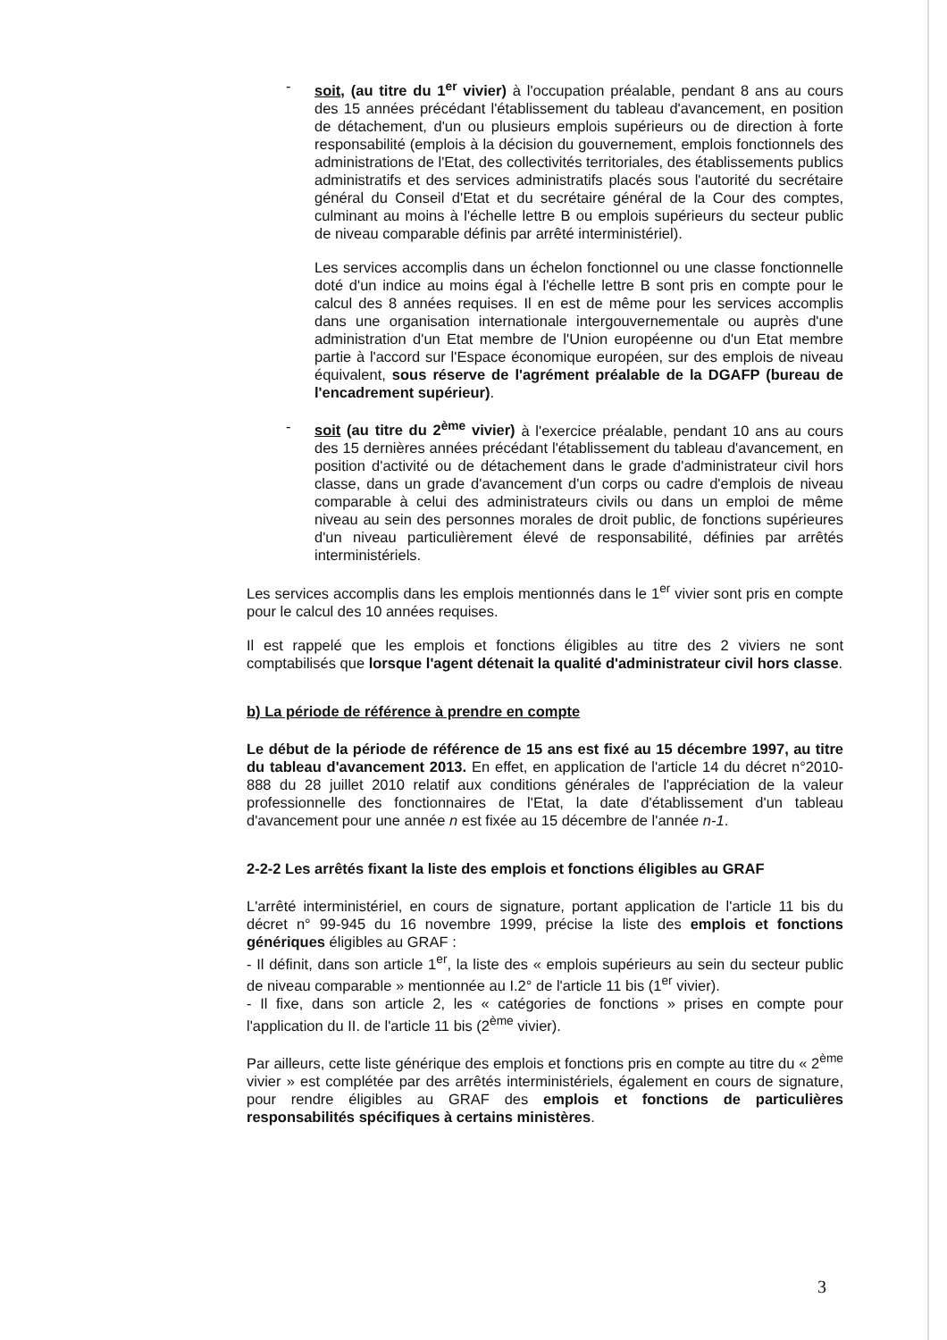- soit, (au titre du 1<sup>er</sup> vivier) à l'occupation préalable, pendant 8 ans au cours des 15 années précédant l'établissement du tableau d'avancement, en position de détachement, d'un ou plusieurs emplois supérieurs ou de direction à forte responsabilité (emplois à la décision du gouvernement, emplois fonctionnels des administrations de l'Etat, des collectivités territoriales, des établissements publics administratifs et des services administratifs placés sous l'autorité du secrétaire général du Conseil d'Etat et du secrétaire général de la Cour des comptes, culminant au moins à l'échelle lettre B ou emplois supérieurs du secteur public de niveau comparable définis par arrêté interministériel).
Les services accomplis dans un échelon fonctionnel ou une classe fonctionnelle doté d'un indice au moins égal à l'échelle lettre B sont pris en compte pour le calcul des 8 années requises. Il en est de même pour les services accomplis dans une organisation internationale intergouvernementale ou auprès d'une administration d'un Etat membre de l'Union européenne ou d'un Etat membre partie à l'accord sur l'Espace économique européen, sur des emplois de niveau équivalent, sous réserve de l'agrément préalable de la DGAFP (bureau de l'encadrement supérieur).
- soit (au titre du 2<sup>ème</sup> vivier) à l'exercice préalable, pendant 10 ans au cours des 15 dernières années précédant l'établissement du tableau d'avancement, en position d'activité ou de détachement dans le grade d'administrateur civil hors classe, dans un grade d'avancement d'un corps ou cadre d'emplois de niveau comparable à celui des administrateurs civils ou dans un emploi de même niveau au sein des personnes morales de droit public, de fonctions supérieures d'un niveau particulièrement élevé de responsabilité, définies par arrêtés interministériels.
Les services accomplis dans les emplois mentionnés dans le 1<sup>er</sup> vivier sont pris en compte pour le calcul des 10 années requises.
Il est rappelé que les emplois et fonctions éligibles au titre des 2 viviers ne sont comptabilisés que lorsque l'agent détenait la qualité d'administrateur civil hors classe.
b) La période de référence à prendre en compte
Le début de la période de référence de 15 ans est fixé au 15 décembre 1997, au titre du tableau d'avancement 2013. En effet, en application de l'article 14 du décret n°2010-888 du 28 juillet 2010 relatif aux conditions générales de l'appréciation de la valeur professionnelle des fonctionnaires de l'Etat, la date d'établissement d'un tableau d'avancement pour une année n est fixée au 15 décembre de l'année n-1.
2-2-2 Les arrêtés fixant la liste des emplois et fonctions éligibles au GRAF
L'arrêté interministériel, en cours de signature, portant application de l'article 11 bis du décret n° 99-945 du 16 novembre 1999, précise la liste des emplois et fonctions génériques éligibles au GRAF :
- Il définit, dans son article 1<sup>er</sup>, la liste des « emplois supérieurs au sein du secteur public de niveau comparable » mentionnée au I.2° de l'article 11 bis (1<sup>er</sup> vivier).
- Il fixe, dans son article 2, les « catégories de fonctions » prises en compte pour l'application du II. de l'article 11 bis (2<sup>ème</sup> vivier).
Par ailleurs, cette liste générique des emplois et fonctions pris en compte au titre du « 2<sup>ème</sup> vivier » est complétée par des arrêtés interministériels, également en cours de signature, pour rendre éligibles au GRAF des emplois et fonctions de particulières responsabilités spécifiques à certains ministères.
3